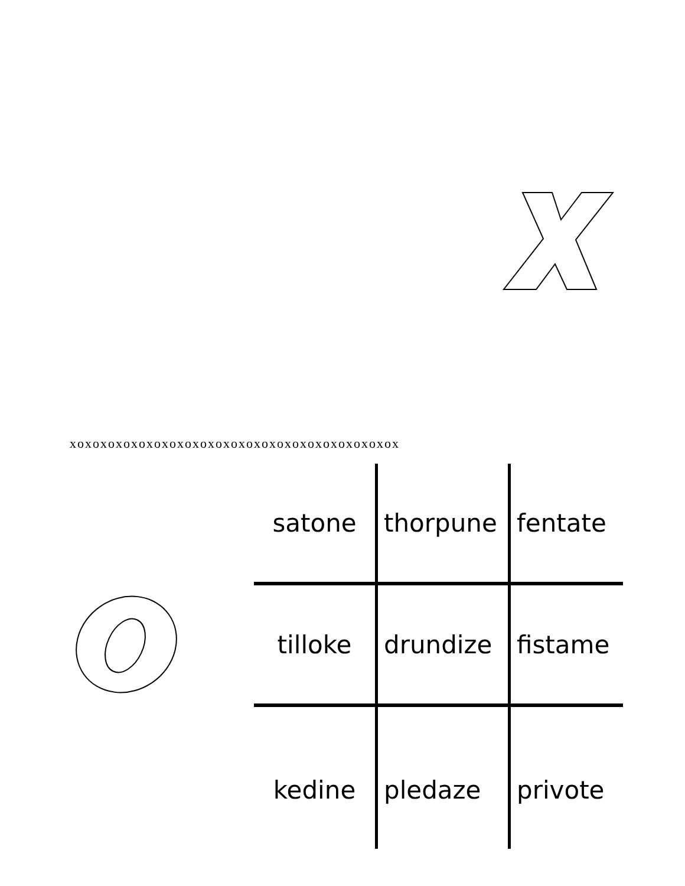xoxoxoxoxoxoxoxoxoxoxoxoxoxoxoxoxoxoxoxoxox
| satone | thorpune | fentate |
| tilloke | drundize | fistame |
| kedine | pledaze | privote |